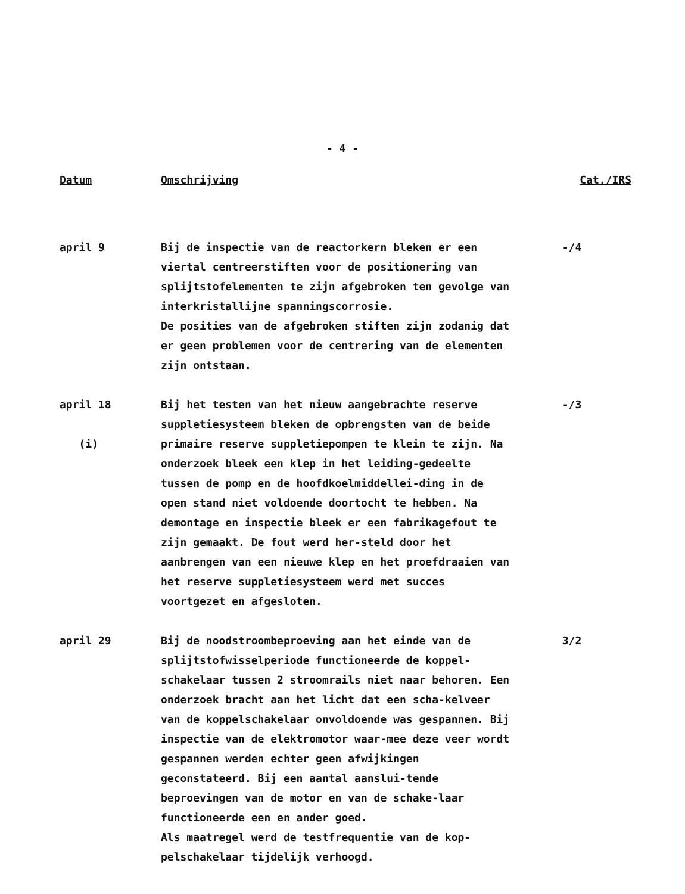- 4 -
| Datum | Omschrijving | Cat./IRS |
| --- | --- | --- |
| april 9 | Bij de inspectie van de reactorkern bleken er een viertal centreerstiften voor de positionering van splijtstofelementen te zijn afgebroken ten gevolge van interkristallijne spanningscorrosie. De posities van de afgebroken stiften zijn zodanig dat er geen problemen voor de centrering van de elementen zijn ontstaan. | -/4 |
| april 18 (i) | Bij het testen van het nieuw aangebrachte reserve suppletiesysteem bleken de opbrengsten van de beide primaire reserve suppletiepompen te klein te zijn. Na onderzoek bleek een klep in het leiding-gedeelte tussen de pomp en de hoofdkoelmiddellei-ding in de open stand niet voldoende doortocht te hebben. Na demontage en inspectie bleek er een fabrikagefout te zijn gemaakt. De fout werd her-steld door het aanbrengen van een nieuwe klep en het proefdraaien van het reserve suppletiesysteem werd met succes voortgezet en afgesloten. | -/3 |
| april 29 | Bij de noodstroombeproeving aan het einde van de splijtstofwisselperiode functioneerde de koppel-schakelaar tussen 2 stroomrails niet naar behoren. Een onderzoek bracht aan het licht dat een scha-kelveer van de koppelschakelaar onvoldoende was gespannen. Bij inspectie van de elektromotor waar-mee deze veer wordt gespannen werden echter geen afwijkingen geconstateerd. Bij een aantal aanslui-tende beproevingen van de motor en van de schake-laar functioneerde een en ander goed. Als maatregel werd de testfrequentie van de kop-pelschakelaar tijdelijk verhoogd. | 3/2 |